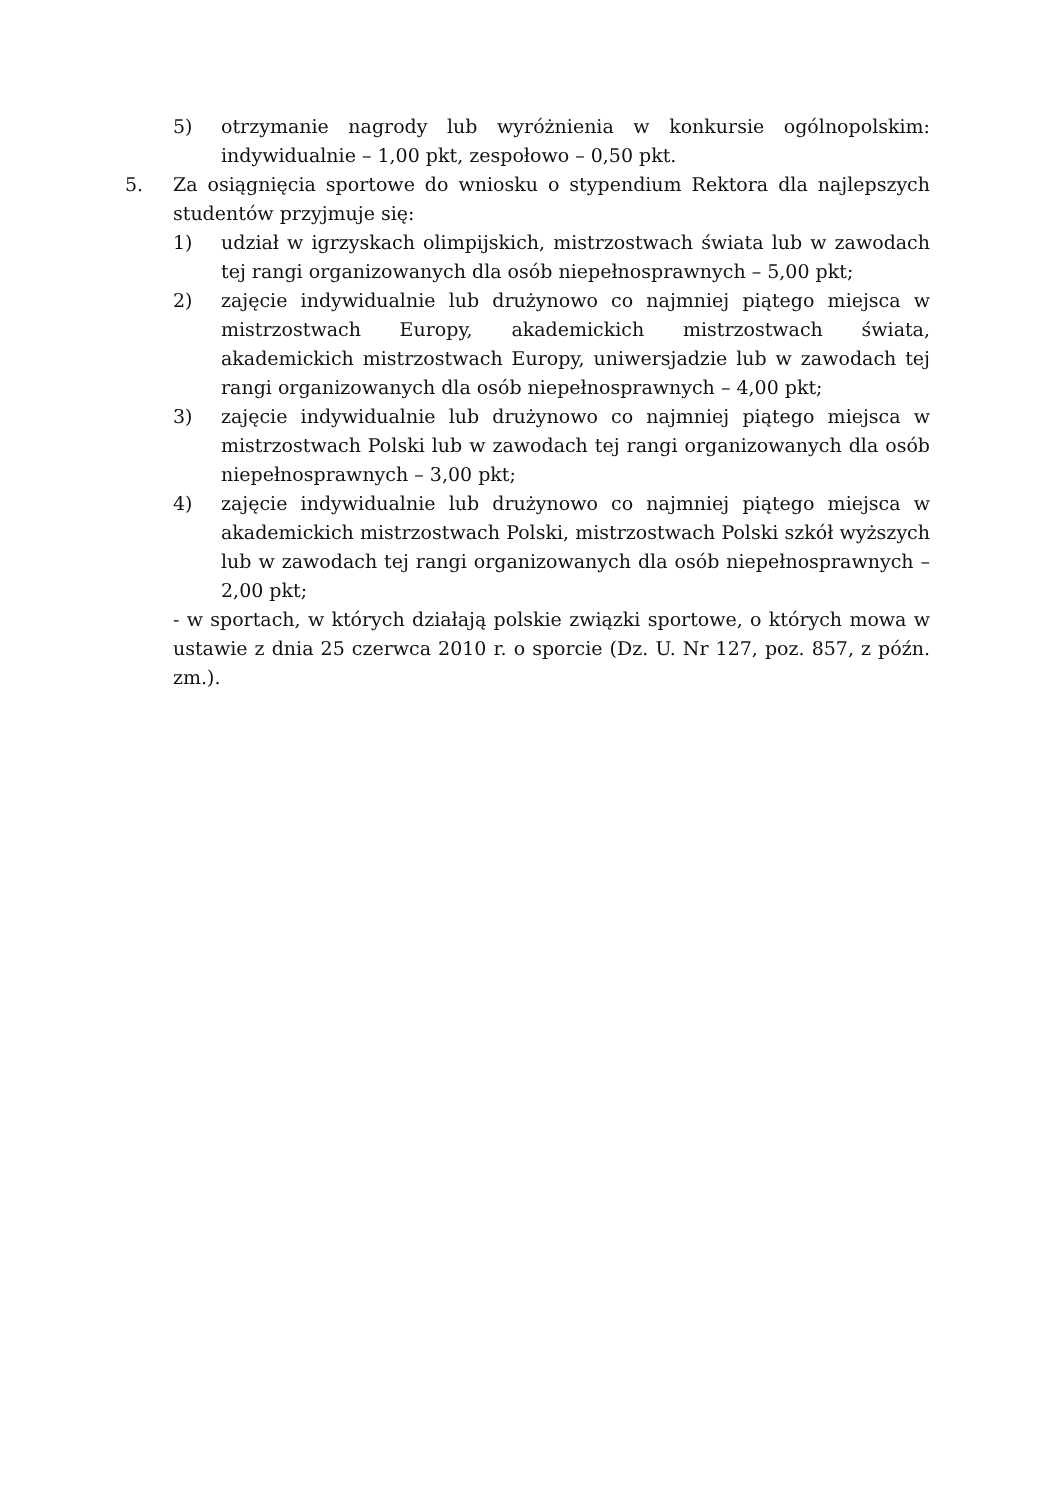5) otrzymanie nagrody lub wyróżnienia w konkursie ogólnopolskim: indywidualnie – 1,00 pkt, zespołowo – 0,50 pkt.
5. Za osiągnięcia sportowe do wniosku o stypendium Rektora dla najlepszych studentów przyjmuje się:
1) udział w igrzyskach olimpijskich, mistrzostwach świata lub w zawodach tej rangi organizowanych dla osób niepełnosprawnych – 5,00 pkt;
2) zajęcie indywidualnie lub drużynowo co najmniej piątego miejsca w mistrzostwach Europy, akademickich mistrzostwach świata, akademickich mistrzostwach Europy, uniwersjadzie lub w zawodach tej rangi organizowanych dla osób niepełnosprawnych – 4,00 pkt;
3) zajęcie indywidualnie lub drużynowo co najmniej piątego miejsca w mistrzostwach Polski lub w zawodach tej rangi organizowanych dla osób niepełnosprawnych – 3,00 pkt;
4) zajęcie indywidualnie lub drużynowo co najmniej piątego miejsca w akademickich mistrzostwach Polski, mistrzostwach Polski szkół wyższych lub w zawodach tej rangi organizowanych dla osób niepełnosprawnych – 2,00 pkt;
- w sportach, w których działają polskie związki sportowe, o których mowa w ustawie z dnia 25 czerwca 2010 r. o sporcie (Dz. U. Nr 127, poz. 857, z późn. zm.).